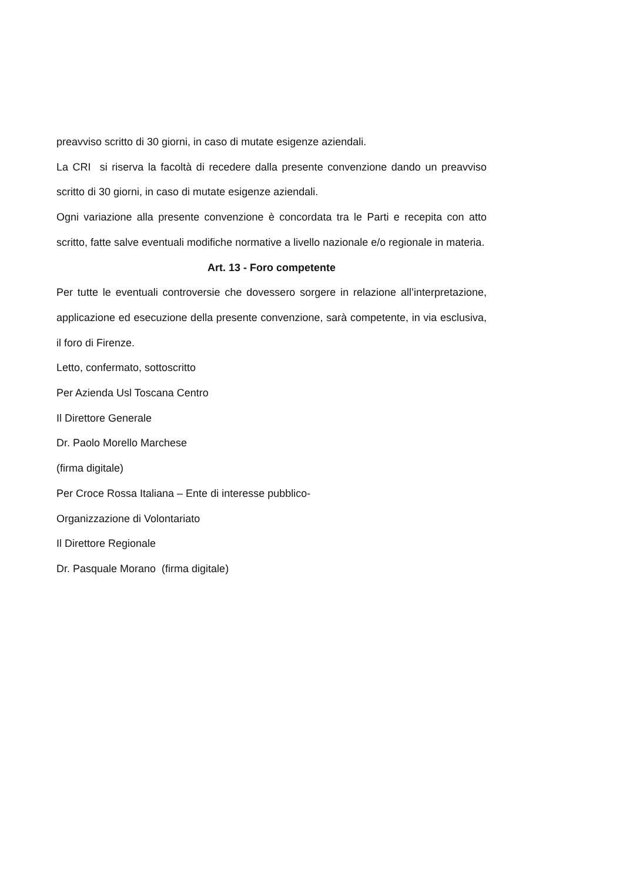preavviso scritto di 30 giorni, in caso di mutate esigenze aziendali.
La CRI si riserva la facoltà di recedere dalla presente convenzione dando un preavviso scritto di 30 giorni, in caso di mutate esigenze aziendali.
Ogni variazione alla presente convenzione è concordata tra le Parti e recepita con atto scritto, fatte salve eventuali modifiche normative a livello nazionale e/o regionale in materia.
Art. 13 - Foro competente
Per tutte le eventuali controversie che dovessero sorgere in relazione all’interpretazione, applicazione ed esecuzione della presente convenzione, sarà competente, in via esclusiva, il foro di Firenze.
Letto, confermato, sottoscritto
Per Azienda Usl Toscana Centro
Il Direttore Generale
Dr. Paolo Morello Marchese
(firma digitale)
Per Croce Rossa Italiana – Ente di interesse pubblico-
Organizzazione di Volontariato
Il Direttore Regionale
Dr. Pasquale Morano (firma digitale)